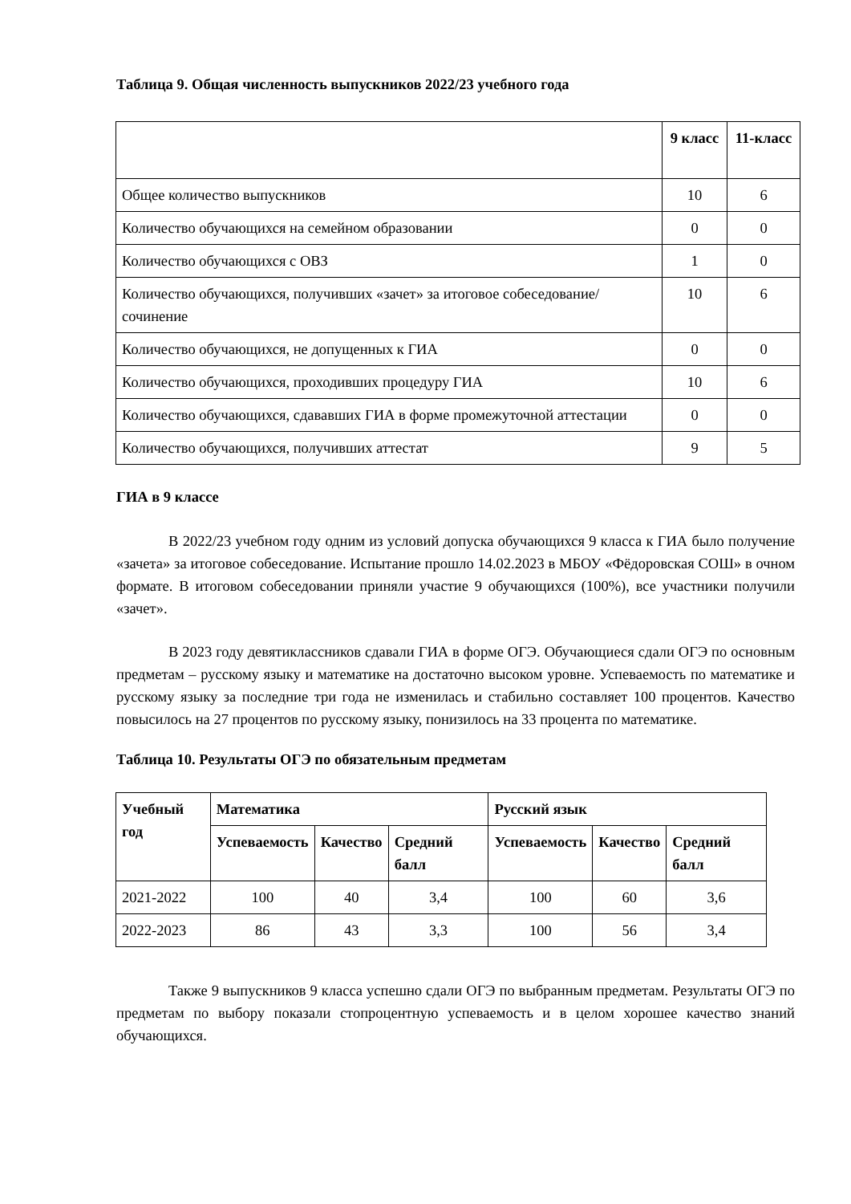Таблица 9. Общая численность выпускников 2022/23 учебного года
| | 9 класс | 11-класс |
| --- | --- | --- |
| Общее количество выпускников | 10 | 6 |
| Количество обучающихся на семейном образовании | 0 | 0 |
| Количество обучающихся с ОВЗ | 1 | 0 |
| Количество обучающихся, получивших «зачет» за итоговое собеседование/сочинение | 10 | 6 |
| Количество обучающихся, не допущенных к ГИА | 0 | 0 |
| Количество обучающихся, проходивших процедуру ГИА | 10 | 6 |
| Количество обучающихся, сдававших ГИА в форме промежуточной аттестации | 0 | 0 |
| Количество обучающихся, получивших аттестат | 9 | 5 |
ГИА в 9 классе
В 2022/23 учебном году одним из условий допуска обучающихся 9 класса к ГИА было получение «зачета» за итоговое собеседование. Испытание прошло 14.02.2023 в МБОУ «Фёдоровская СОШ» в очном формате. В итоговом собеседовании приняли участие 9 обучающихся (100%), все участники получили «зачет».
В 2023 году девятиклассников сдавали ГИА в форме ОГЭ. Обучающиеся сдали ОГЭ по основным предметам – русскому языку и математике на достаточно высоком уровне. Успеваемость по математике и русскому языку за последние три года не изменилась и стабильно составляет 100 процентов. Качество повысилось на 27 процентов по русскому языку, понизилось на 33 процента по математике.
Таблица 10. Результаты ОГЭ по обязательным предметам
| Учебный год | Математика | | | Русский язык | | |
| --- | --- | --- | --- | --- | --- | --- |
| | Успеваемость | Качество | Средний балл | Успеваемость | Качество | Средний балл |
| 2021-2022 | 100 | 40 | 3,4 | 100 | 60 | 3,6 |
| 2022-2023 | 86 | 43 | 3,3 | 100 | 56 | 3,4 |
Также 9 выпускников 9 класса успешно сдали ОГЭ по выбранным предметам. Результаты ОГЭ по предметам по выбору показали стопроцентную успеваемость и в целом хорошее качество знаний обучающихся.